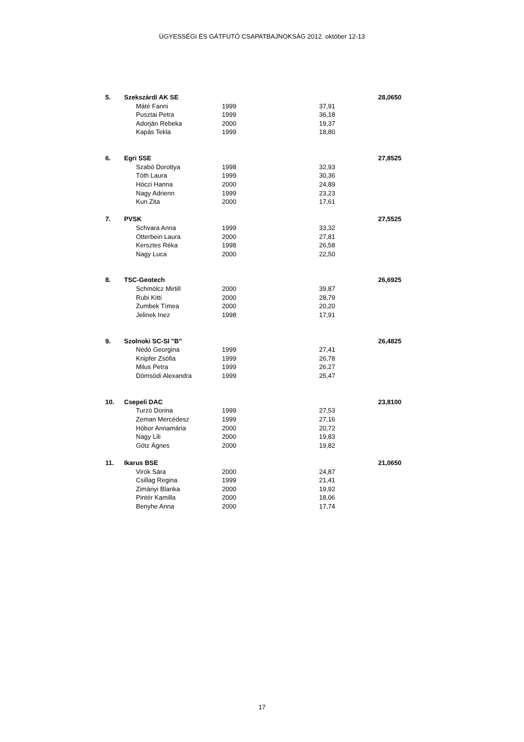ÜGYESSÉGI ÉS GÁTFUTÓ CSAPATBAJNOKSÁG 2012. október 12-13
| 5. | Szekszárdi AK SE | | | | | 28,0650 |
| | | Máté Fanni | 1999 | 37,91 | | |
| | | Pusztai Petra | 1999 | 36,18 | | |
| | | Adorján Rebeka | 2000 | 19,37 | | |
| | | Kapás Tekla | 1999 | 18,80 | | |
| 6. | Egri SSE | | | | | 27,8525 |
| | | Szabó Dorottya | 1998 | 32,93 | | |
| | | Tóth Laura | 1999 | 30,36 | | |
| | | Hóczi Hanna | 2000 | 24,89 | | |
| | | Nagy Adrienn | 1999 | 23,23 | | |
| | | Kun Zita | 2000 | 17,61 | | |
| 7. | PVSK | | | | | 27,5525 |
| | | Schvara Anna | 1999 | 33,32 | | |
| | | Otterbein Laura | 2000 | 27,81 | | |
| | | Kersztes Réka | 1998 | 26,58 | | |
| | | Nagy Luca | 2000 | 22,50 | | |
| 8. | TSC-Geotech | | | | | 26,6925 |
| | | Schmölcz Mirtill | 2000 | 39,87 | | |
| | | Rubi Kitti | 2000 | 28,79 | | |
| | | Zumbek Tímea | 2000 | 20,20 | | |
| | | Jelinek Inez | 1998 | 17,91 | | |
| 9. | Szolnoki SC-SI "B" | | | | | 26,4825 |
| | | Nédó Georgina | 1999 | 27,41 | | |
| | | Knipfer Zsófia | 1999 | 26,78 | | |
| | | Milus Petra | 1999 | 26,27 | | |
| | | Dömsödi Alexandra | 1999 | 25,47 | | |
| 10. | Csepeli DAC | | | | | 23,8100 |
| | | Turzó Dorina | 1999 | 27,53 | | |
| | | Zeman Mercédesz | 1999 | 27,16 | | |
| | | Hóbor Annamária | 2000 | 20,72 | | |
| | | Nagy Lili | 2000 | 19,83 | | |
| | | Götz Ágnes | 2000 | 19,82 | | |
| 11. | Ikarus BSE | | | | | 21,0650 |
| | | Virók Sára | 2000 | 24,87 | | |
| | | Csillag Regina | 1999 | 21,41 | | |
| | | Zimányi Blanka | 2000 | 19,92 | | |
| | | Pintér Kamilla | 2000 | 18,06 | | |
| | | Benyhe Anna | 2000 | 17,74 | | |
17